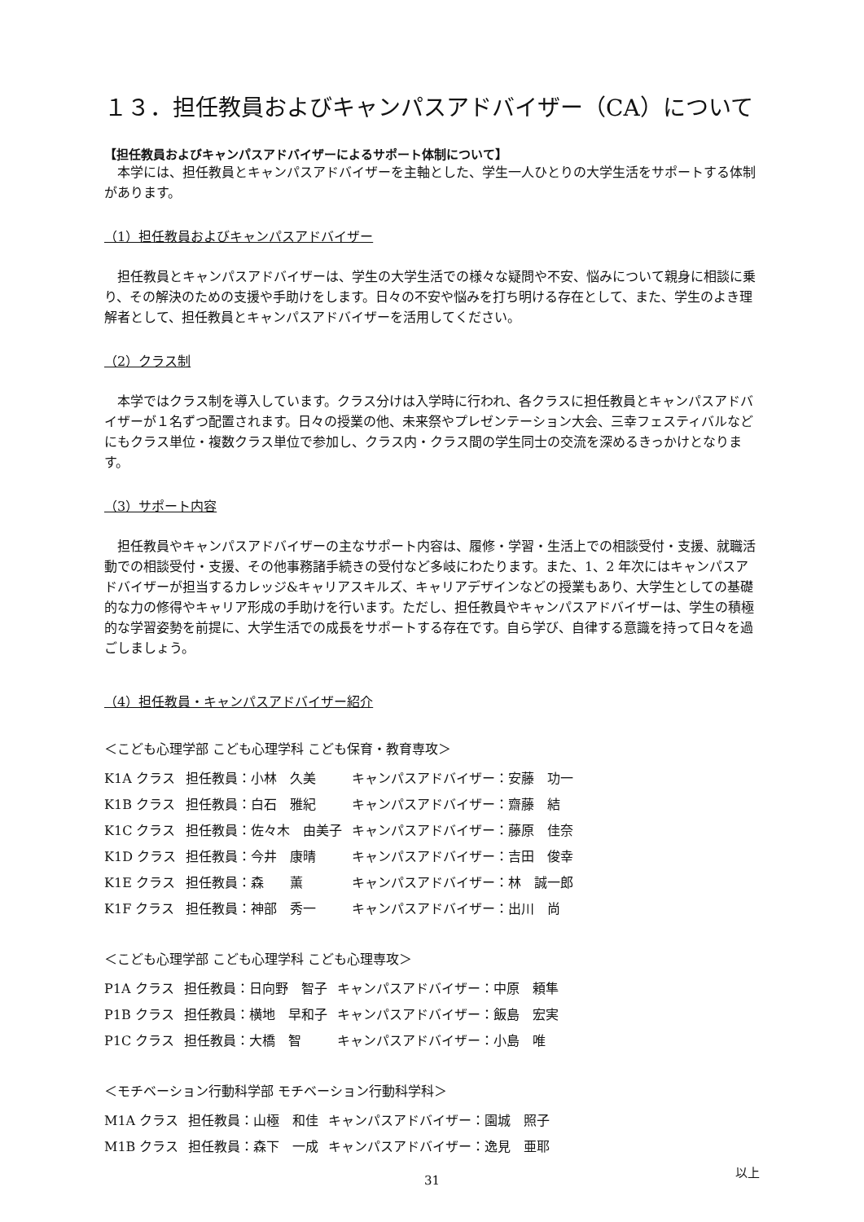１３．担任教員およびキャンパスアドバイザー（CA）について
【担任教員およびキャンパスアドバイザーによるサポート体制について】
本学には、担任教員とキャンパスアドバイザーを主軸とした、学生一人ひとりの大学生活をサポートする体制があります。
（1）担任教員およびキャンパスアドバイザー
担任教員とキャンパスアドバイザーは、学生の大学生活での様々な疑問や不安、悩みについて親身に相談に乗り、その解決のための支援や手助けをします。日々の不安や悩みを打ち明ける存在として、また、学生のよき理解者として、担任教員とキャンパスアドバイザーを活用してください。
（2）クラス制
本学ではクラス制を導入しています。クラス分けは入学時に行われ、各クラスに担任教員とキャンパスアドバイザーが１名ずつ配置されます。日々の授業の他、未来祭やプレゼンテーション大会、三幸フェスティバルなどにもクラス単位・複数クラス単位で参加し、クラス内・クラス間の学生同士の交流を深めるきっかけとなります。
（3）サポート内容
担任教員やキャンパスアドバイザーの主なサポート内容は、履修・学習・生活上での相談受付・支援、就職活動での相談受付・支援、その他事務諸手続きの受付など多岐にわたります。また、1、2 年次にはキャンパスアドバイザーが担当するカレッジ&キャリアスキルズ、キャリアデザインなどの授業もあり、大学生としての基礎的な力の修得やキャリア形成の手助けを行います。ただし、担任教員やキャンパスアドバイザーは、学生の積極的な学習姿勢を前提に、大学生活での成長をサポートする存在です。自ら学び、自律する意識を持って日々を過ごしましょう。
（4）担任教員・キャンパスアドバイザー紹介
＜こども心理学部 こども心理学科 こども保育・教育専攻＞
| K1A クラス | 担任教員：小林 久美 | キャンパスアドバイザー：安藤 功一 |
| K1B クラス | 担任教員：白石 雅紀 | キャンパスアドバイザー：齋藤 結 |
| K1C クラス | 担任教員：佐々木 由美子 | キャンパスアドバイザー：藤原 佳奈 |
| K1D クラス | 担任教員：今井 康晴 | キャンパスアドバイザー：吉田 俊幸 |
| K1E クラス | 担任教員：森 薫 | キャンパスアドバイザー：林 誠一郎 |
| K1F クラス | 担任教員：神部 秀一 | キャンパスアドバイザー：出川 尚 |
＜こども心理学部 こども心理学科 こども心理専攻＞
| P1A クラス | 担任教員：日向野 智子 | キャンパスアドバイザー：中原 頼隼 |
| P1B クラス | 担任教員：横地 早和子 | キャンパスアドバイザー：飯島 宏実 |
| P1C クラス | 担任教員：大橋 智 | キャンパスアドバイザー：小島 唯 |
＜モチベーション行動科学部 モチベーション行動科学科＞
| M1A クラス | 担任教員：山極 和佳 | キャンパスアドバイザー：園城 照子 |
| M1B クラス | 担任教員：森下 一成 | キャンパスアドバイザー：逸見 亜耶 |
以上
31